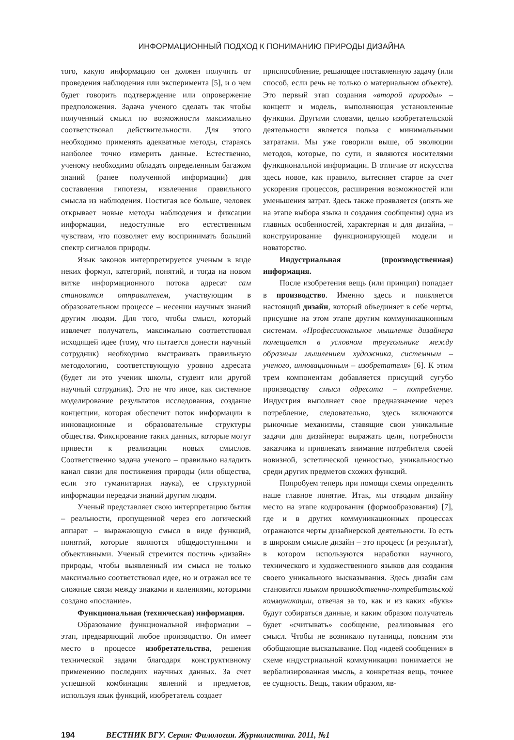ИНФОРМАЦИОННЫЙ ПОДХОД К ПОНИМАНИЮ ПРИРОДЫ ДИЗАЙНА
того, какую информацию он должен получить от проведения наблюдения или эксперимента [5], и о чем будет говорить подтверждение или опровержение предположения. Задача ученого сделать так чтобы полученный смысл по возможности максимально соответствовал действительности. Для этого необходимо применять адекватные методы, стараясь наиболее точно измерить данные. Естественно, ученому необходимо обладать определенным багажом знаний (ранее полученной информации) для составления гипотезы, извлечения правильного смысла из наблюдения. Постигая все больше, человек открывает новые методы наблюдения и фиксации информации, недоступные его естественным чувствам, что позволяет ему воспринимать больший спектр сигналов природы.
Язык законов интерпретируется ученым в виде неких формул, категорий, понятий, и тогда на новом витке информационного потока адресат сам становится отправителем, участвующим в образовательном процессе – несении научных знаний другим людям. Для того, чтобы смысл, который извлечет получатель, максимально соответствовал исходящей идее (тому, что пытается донести научный сотрудник) необходимо выстраивать правильную методологию, соответствующую уровню адресата (будет ли это ученик школы, студент или другой научный сотрудник). Это не что иное, как системное моделирование результатов исследования, создание концепции, которая обеспечит поток информации в инновационные и образовательные структуры общества. Фиксирование таких данных, которые могут привести к реализации новых смыслов. Соответственно задача ученого – правильно наладить канал связи для постижения природы (или общества, если это гуманитарная наука), ее структурной информации передачи знаний другим людям.
Ученый представляет свою интерпретацию бытия – реальности, пропущенной через его логический аппарат – выражающую смысл в виде функций, понятий, которые являются общедоступными и объективными. Ученый стремится постичь «дизайн» природы, чтобы выявленный им смысл не только максимально соответствовал идее, но и отражал все те сложные связи между знаками и явлениями, которыми создано «послание».
Функциональная (техническая) информация.
Образование функциональной информации – этап, предваряющий любое производство. Он имеет место в процессе изобретательства, решения технической задачи благодаря конструктивному применению последних научных данных. За счет успешной комбинации явлений и предметов, используя язык функций, изобретатель создает
приспособление, решающее поставленную задачу (или способ, если речь не только о материальном объекте). Это первый этап создания «второй природы» – концепт и модель, выполняющая установленные функции. Другими словами, целью изобретательской деятельности является польза с минимальными затратами. Мы уже говорили выше, об эволюции методов, которые, по сути, и являются носителями функциональной информации. В отличие от искусства здесь новое, как правило, вытесняет старое за счет ускорения процессов, расширения возможностей или уменьшения затрат. Здесь также проявляется (опять же на этапе выбора языка и создания сообщения) одна из главных особенностей, характерная и для дизайна, – конструирование функционирующей модели и новаторство.
Индустриальная (производственная) информация.
После изобретения вещь (или принцип) попадает в производство. Именно здесь и появляется настоящий дизайн, который объединяет в себе черты, присущие на этом этапе другим коммуникационным системам. «Профессиональное мышление дизайнера помещается в условном треугольнике между образным мышлением художника, системным – ученого, инновационным – изобретателя» [6]. К этим трем компонентам добавляется присущий сугубо производству смысл адресата – потребление. Индустрия выполняет свое предназначение через потребление, следовательно, здесь включаются рыночные механизмы, ставящие свои уникальные задачи для дизайнера: выражать цели, потребности заказчика и привлекать внимание потребителя своей новизной, эстетической ценностью, уникальностью среди других предметов схожих функций.
Попробуем теперь при помощи схемы определить наше главное понятие. Итак, мы отводим дизайну место на этапе кодирования (формообразования) [7], где и в других коммуникационных процессах отражаются черты дизайнерской деятельности. То есть в широком смысле дизайн – это процесс (и результат), в котором используются наработки научного, технического и художественного языков для создания своего уникального высказывания. Здесь дизайн сам становится языком производственно-потребительской коммуникации, отвечая за то, как и из каких «букв» будут собираться данные, и каким образом получатель будет «считывать» сообщение, реализовывая его смысл. Чтобы не возникало путаницы, поясним эти обобщающие высказывание. Под «идеей сообщения» в схеме индустриальной коммуникации понимается не вербализированная мысль, а конкретная вещь, точнее ее сущность. Вещь, таким образом, яв-
194 ВЕСТНИК ВГУ. Серия: Филология. Журналистика. 2011, №1